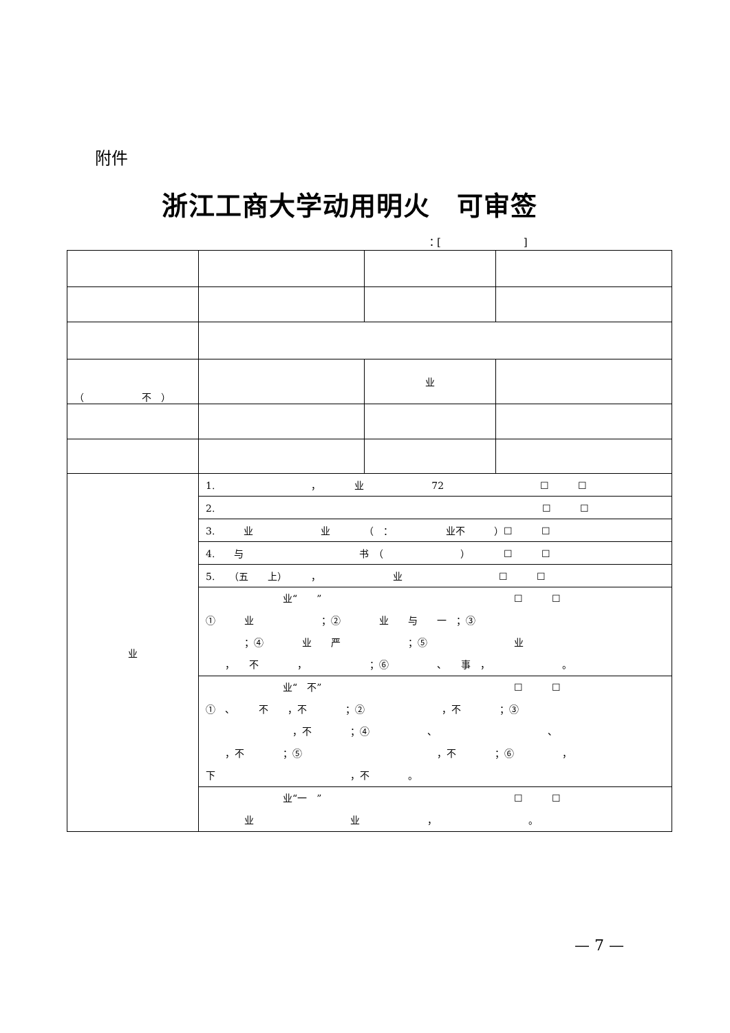附件
浙江工商大学动用明火　可审签
：[　　　　　　　　]
| （ 不 ） | | 业 | |
| 业 | 1. ， 业 72 ☐ ☐ | | |
| | 2. ☐ ☐ | | |
| | 3. 业 业 （ ： 业不 ）☐ ☐ | | |
| | 4. 与 书 （ ） ☐ ☐ | | |
| | 5. （五 上） ， 业 ☐ ☐ | | |
| | 业“ ” ☐ ☐ ① 业 ；② 业 与 一 ；③ ；④ 业 严 ；⑤ 业 ， 不 ， ；⑥ 、 事 ， 。 | | |
| | 业“ 不” ☐ ☐ ① 、 不 ，不 ；② ，不 ；③ ，不 ；④ 、 、 ，不 ；⑤ ，不 ；⑥ ， 下 ，不 。 | | |
| | 业“一 ” ☐ ☐ 业 业 ， 。 | | |
— 7 —